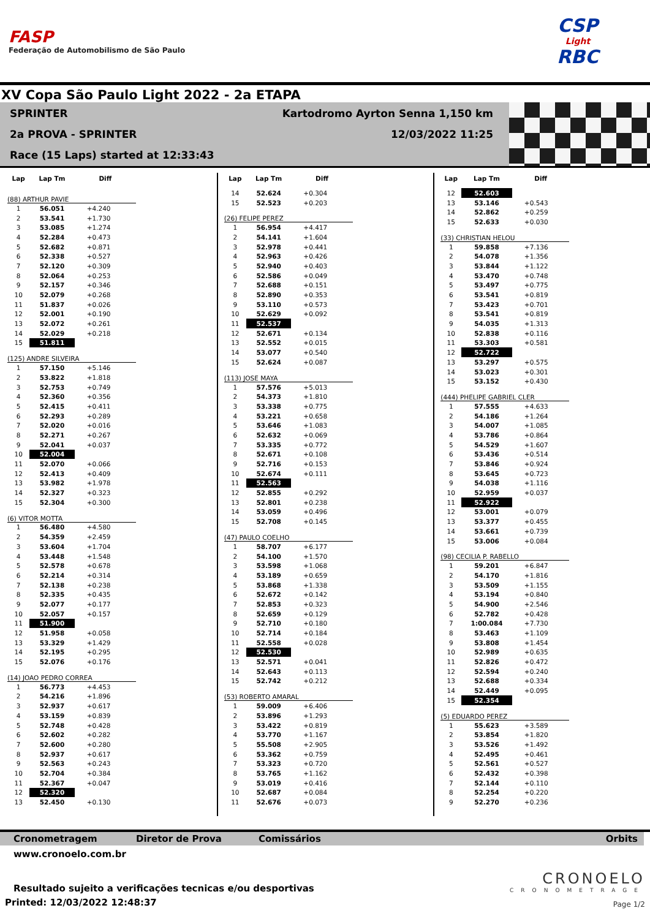FASP
Federação de Automobilismo de São Paulo
CSP
Light
RBC
XV Copa São Paulo Light 2022 - 2a ETAPA
SPRINTER Kartodromo Ayrton Senna 1,150 km
2a PROVA - SPRINTER 12/03/2022 11:25
Race (15 Laps) started at 12:33:43
| Lap | Lap Tm | Diff |
| --- | --- | --- |
| (88) ARTHUR PAVIE | | |
| 1 | 56.051 | +4.240 |
| 2 | 53.541 | +1.730 |
| 3 | 53.085 | +1.274 |
| 4 | 52.284 | +0.473 |
| 5 | 52.682 | +0.871 |
| 6 | 52.338 | +0.527 |
| 7 | 52.120 | +0.309 |
| 8 | 52.064 | +0.253 |
| 9 | 52.157 | +0.346 |
| 10 | 52.079 | +0.268 |
| 11 | 51.837 | +0.026 |
| 12 | 52.001 | +0.190 |
| 13 | 52.072 | +0.261 |
| 14 | 52.029 | +0.218 |
| 15 | 51.811 | |
| (125) ANDRE SILVEIRA | | |
| 1 | 57.150 | +5.146 |
| 2 | 53.822 | +1.818 |
| 3 | 52.753 | +0.749 |
| 4 | 52.360 | +0.356 |
| 5 | 52.415 | +0.411 |
| 6 | 52.293 | +0.289 |
| 7 | 52.020 | +0.016 |
| 8 | 52.271 | +0.267 |
| 9 | 52.041 | +0.037 |
| 10 | 52.004 | |
| 11 | 52.070 | +0.066 |
| 12 | 52.413 | +0.409 |
| 13 | 53.982 | +1.978 |
| 14 | 52.327 | +0.323 |
| 15 | 52.304 | +0.300 |
| (6) VITOR MOTTA | | |
| 1 | 56.480 | +4.580 |
| 2 | 54.359 | +2.459 |
| 3 | 53.604 | +1.704 |
| 4 | 53.448 | +1.548 |
| 5 | 52.578 | +0.678 |
| 6 | 52.214 | +0.314 |
| 7 | 52.138 | +0.238 |
| 8 | 52.335 | +0.435 |
| 9 | 52.077 | +0.177 |
| 10 | 52.057 | +0.157 |
| 11 | 51.900 | |
| 12 | 51.958 | +0.058 |
| 13 | 53.329 | +1.429 |
| 14 | 52.195 | +0.295 |
| 15 | 52.076 | +0.176 |
| (14) JOAO PEDRO CORREA | | |
| 1 | 56.773 | +4.453 |
| 2 | 54.216 | +1.896 |
| 3 | 52.937 | +0.617 |
| 4 | 53.159 | +0.839 |
| 5 | 52.748 | +0.428 |
| 6 | 52.602 | +0.282 |
| 7 | 52.600 | +0.280 |
| 8 | 52.937 | +0.617 |
| 9 | 52.563 | +0.243 |
| 10 | 52.704 | +0.384 |
| 11 | 52.367 | +0.047 |
| 12 | 52.320 | |
| 13 | 52.450 | +0.130 |
| Lap | Lap Tm | Diff |
| --- | --- | --- |
| 14 | 52.624 | +0.304 |
| 15 | 52.523 | +0.203 |
| (26) FELIPE PEREZ | | |
| 1 | 56.954 | +4.417 |
| 2 | 54.141 | +1.604 |
| 3 | 52.978 | +0.441 |
| 4 | 52.963 | +0.426 |
| 5 | 52.940 | +0.403 |
| 6 | 52.586 | +0.049 |
| 7 | 52.688 | +0.151 |
| 8 | 52.890 | +0.353 |
| 9 | 53.110 | +0.573 |
| 10 | 52.629 | +0.092 |
| 11 | 52.537 | |
| 12 | 52.671 | +0.134 |
| 13 | 52.552 | +0.015 |
| 14 | 53.077 | +0.540 |
| 15 | 52.624 | +0.087 |
| (113) JOSE MAYA | | |
| 1 | 57.576 | +5.013 |
| 2 | 54.373 | +1.810 |
| 3 | 53.338 | +0.775 |
| 4 | 53.221 | +0.658 |
| 5 | 53.646 | +1.083 |
| 6 | 52.632 | +0.069 |
| 7 | 53.335 | +0.772 |
| 8 | 52.671 | +0.108 |
| 9 | 52.716 | +0.153 |
| 10 | 52.674 | +0.111 |
| 11 | 52.563 | |
| 12 | 52.855 | +0.292 |
| 13 | 52.801 | +0.238 |
| 14 | 53.059 | +0.496 |
| 15 | 52.708 | +0.145 |
| (47) PAULO COELHO | | |
| 1 | 58.707 | +6.177 |
| 2 | 54.100 | +1.570 |
| 3 | 53.598 | +1.068 |
| 4 | 53.189 | +0.659 |
| 5 | 53.868 | +1.338 |
| 6 | 52.672 | +0.142 |
| 7 | 52.853 | +0.323 |
| 8 | 52.659 | +0.129 |
| 9 | 52.710 | +0.180 |
| 10 | 52.714 | +0.184 |
| 11 | 52.558 | +0.028 |
| 12 | 52.530 | |
| 13 | 52.571 | +0.041 |
| 14 | 52.643 | +0.113 |
| 15 | 52.742 | +0.212 |
| (53) ROBERTO AMARAL | | |
| 1 | 59.009 | +6.406 |
| 2 | 53.896 | +1.293 |
| 3 | 53.422 | +0.819 |
| 4 | 53.770 | +1.167 |
| 5 | 55.508 | +2.905 |
| 6 | 53.362 | +0.759 |
| 7 | 53.323 | +0.720 |
| 8 | 53.765 | +1.162 |
| 9 | 53.019 | +0.416 |
| 10 | 52.687 | +0.084 |
| 11 | 52.676 | +0.073 |
| Lap | Lap Tm | Diff |
| --- | --- | --- |
| 12 | 52.603 | |
| 13 | 53.146 | +0.543 |
| 14 | 52.862 | +0.259 |
| 15 | 52.633 | +0.030 |
| (33) CHRISTIAN HELOU | | |
| 1 | 59.858 | +7.136 |
| 2 | 54.078 | +1.356 |
| 3 | 53.844 | +1.122 |
| 4 | 53.470 | +0.748 |
| 5 | 53.497 | +0.775 |
| 6 | 53.541 | +0.819 |
| 7 | 53.423 | +0.701 |
| 8 | 53.541 | +0.819 |
| 9 | 54.035 | +1.313 |
| 10 | 52.838 | +0.116 |
| 11 | 53.303 | +0.581 |
| 12 | 52.722 | |
| 13 | 53.297 | +0.575 |
| 14 | 53.023 | +0.301 |
| 15 | 53.152 | +0.430 |
| (444) PHELIPE GABRIEL CLER | | |
| 1 | 57.555 | +4.633 |
| 2 | 54.186 | +1.264 |
| 3 | 54.007 | +1.085 |
| 4 | 53.786 | +0.864 |
| 5 | 54.529 | +1.607 |
| 6 | 53.436 | +0.514 |
| 7 | 53.846 | +0.924 |
| 8 | 53.645 | +0.723 |
| 9 | 54.038 | +1.116 |
| 10 | 52.959 | +0.037 |
| 11 | 52.922 | |
| 12 | 53.001 | +0.079 |
| 13 | 53.377 | +0.455 |
| 14 | 53.661 | +0.739 |
| 15 | 53.006 | +0.084 |
| (98) CECILIA P. RABELLO | | |
| 1 | 59.201 | +6.847 |
| 2 | 54.170 | +1.816 |
| 3 | 53.509 | +1.155 |
| 4 | 53.194 | +0.840 |
| 5 | 54.900 | +2.546 |
| 6 | 52.782 | +0.428 |
| 7 | 1:00.084 | +7.730 |
| 8 | 53.463 | +1.109 |
| 9 | 53.808 | +1.454 |
| 10 | 52.989 | +0.635 |
| 11 | 52.826 | +0.472 |
| 12 | 52.594 | +0.240 |
| 13 | 52.688 | +0.334 |
| 14 | 52.449 | +0.095 |
| 15 | 52.354 | |
| (5) EDUARDO PEREZ | | |
| 1 | 55.623 | +3.589 |
| 2 | 53.854 | +1.820 |
| 3 | 53.526 | +1.492 |
| 4 | 52.495 | +0.461 |
| 5 | 52.561 | +0.527 |
| 6 | 52.432 | +0.398 |
| 7 | 52.144 | +0.110 |
| 8 | 52.254 | +0.220 |
| 9 | 52.270 | +0.236 |
Cronometragem Diretor de Prova Comissários Orbits
www.cronoelo.com.br
Resultado sujeito a verificações tecnicas e/ou desportivas
Printed: 12/03/2022 12:48:37
CRONOELO
CRONOMETRAGE
Page 1/2